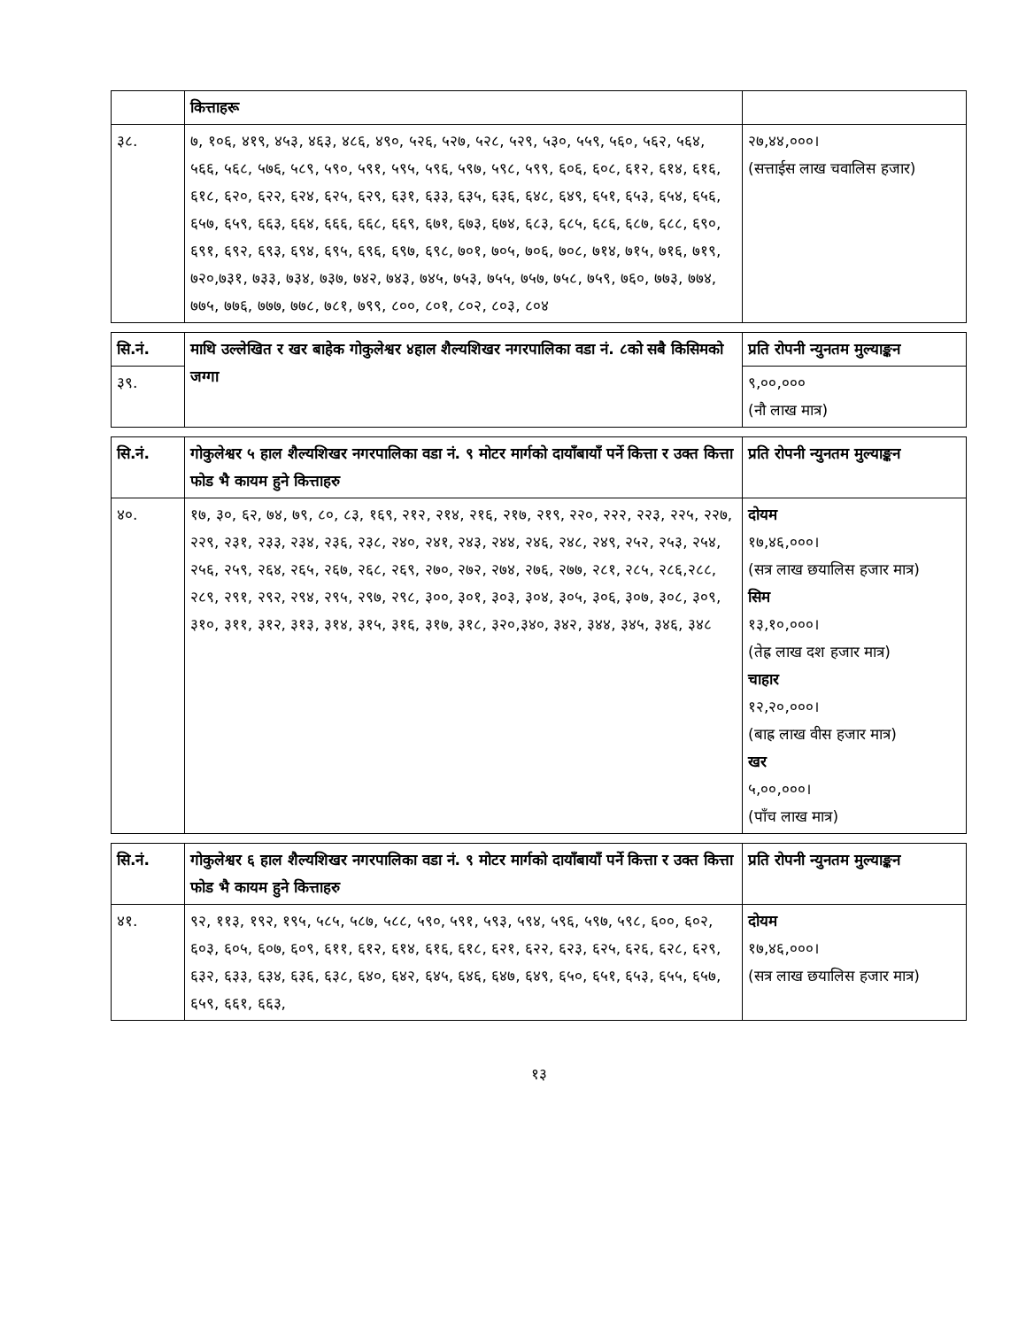| | कित्ताहरू | |
| ३८. | ७, १०६, ४१९, ४५३, ४६३, ४८६, ४९०, ५२६, ५२७, ५२८, ५२९, ५३०, ५५९, ५६०, ५६२, ५६४, ५६६, ५६८, ५७६, ५८९, ५९०, ५९१, ५९५, ५९६, ५९७, ५९८, ५९९, ६०६, ६०८, ६१२, ६१४, ६१६, ६१८, ६२०, ६२२, ६२४, ६२५, ६२९, ६३१, ६३३, ६३५, ६३६, ६४८, ६४९, ६५१, ६५३, ६५४, ६५६, ६५७, ६५९, ६६३, ६६४, ६६६, ६६८, ६६९, ६७१, ६७३, ६७४, ६८३, ६८५, ६८६, ६८७, ६८८, ६९०, ६९१, ६९२, ६९३, ६९४, ६९५, ६९६, ६९७, ६९८, ७०१, ७०५, ७०६, ७०८, ७१४, ७१५, ७१६, ७१९, ७२०,७३१, ७३३, ७३४, ७३७, ७४२, ७४३, ७४५, ७५३, ७५५, ७५७, ७५८, ७५९, ७६०, ७७३, ७७४, ७७५, ७७६, ७७७, ७७८, ७८१, ७९९, ८००, ८०१, ८०२, ८०३, ८०४ | २७,४४,०००। (सत्ताईस लाख चवालिस हजार) |
| सि.नं. | माथि उल्लेखित र खर बाहेक गोकुलेश्वर ४हाल शैल्यशिखर नगरपालिका वडा नं. ८को सबै किसिमको जग्गा | प्रति रोपनी न्युनतम मुल्याङ्कन |
| --- | --- | --- |
| ३९. | | ९,००,००० (नौ लाख मात्र) |
| सि.नं. | गोकुलेश्वर ५ हाल शैल्यशिखर नगरपालिका वडा नं. ९ मोटर मार्गको दायाँबायाँ पर्ने कित्ता र उक्त कित्ता फोड भै कायम हुने कित्ताहरु | प्रति रोपनी न्युनतम मुल्याङ्कन |
| --- | --- | --- |
| ४०. | १७, ३०, ६२, ७४, ७९, ८०, ८३, १६९, २१२, २१४, २१६, २१७, २१९, २२०, २२२, २२३, २२५, २२७, २२९, २३१, २३३, २३४, २३६, २३८, २४०, २४१, २४३, २४४, २४६, २४८, २४९, २५२, २५३, २५४, २५६, २५९, २६४, २६५, २६७, २६८, २६९, २७०, २७२, २७४, २७६, २७७, २८१, २८५, २८६,२८८, २८९, २९१, २९२, २९४, २९५, २९७, २९८, ३००, ३०१, ३०३, ३०४, ३०५, ३०६, ३०७, ३०८, ३०९, ३१०, ३११, ३१२, ३१३, ३१४, ३१५, ३१६, ३१७, ३१८, ३२०,३४०, ३४२, ३४४, ३४५, ३४६, ३४८ | दोयम १७,४६,०००। (सत्र लाख छयालिस हजार मात्र) सिम १३,१०,०००। (तेह्र लाख दश हजार मात्र) चाहार १२,२०,०००। (बाह्र लाख वीस हजार मात्र) खर ५,००,०००। (पाँच लाख मात्र) |
| सि.नं. | गोकुलेश्वर ६ हाल शैल्यशिखर नगरपालिका वडा नं. ९ मोटर मार्गको दायाँबायाँ पर्ने कित्ता र उक्त कित्ता फोड भै कायम हुने कित्ताहरु | प्रति रोपनी न्युनतम मुल्याङ्कन |
| --- | --- | --- |
| ४१. | ९२, ११३, १९२, १९५, ५८५, ५८७, ५८८, ५९०, ५९१, ५९३, ५९४, ५९६, ५९७, ५९८, ६००, ६०२, ६०३, ६०५, ६०७, ६०९, ६११, ६१२, ६१४, ६१६, ६१८, ६२१, ६२२, ६२३, ६२५, ६२६, ६२८, ६२९, ६३२, ६३३, ६३४, ६३६, ६३८, ६४०, ६४२, ६४५, ६४६, ६४७, ६४९, ६५०, ६५१, ६५३, ६५५, ६५७, ६५९, ६६१, ६६३, | दोयम १७,४६,०००। (सत्र लाख छयालिस हजार मात्र) |
१३